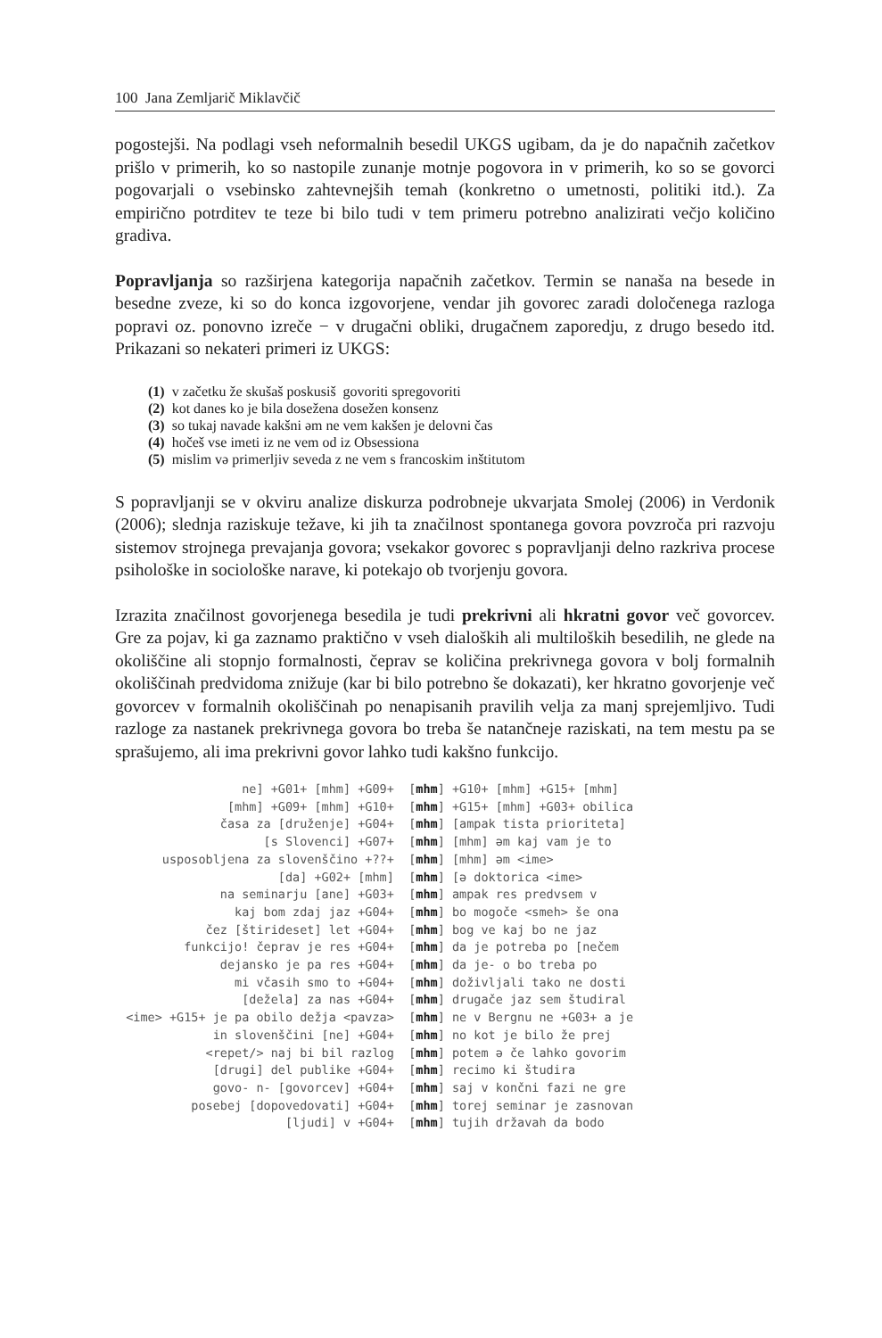100 Jana Zemljarič Miklavčič
pogostejši. Na podlagi vseh neformalnih besedil UKGS ugibam, da je do napačnih začetkov prišlo v primerih, ko so nastopile zunanje motnje pogovora in v primerih, ko so se govorci pogovarjali o vsebinsko zahtevnejših temah (konkretno o umetnosti, politiki itd.). Za empirično potrditev te teze bi bilo tudi v tem primeru potrebno analizirati večjo količino gradiva.
Popravljanja so razširjena kategorija napačnih začetkov. Termin se nanaša na besede in besedne zveze, ki so do konca izgovorjene, vendar jih govorec zaradi določenega razloga popravi oz. ponovno izreče − v drugačni obliki, drugačnem zaporedju, z drugo besedo itd. Prikazani so nekateri primeri iz UKGS:
(1) v začetku že skušaš poskusiš govoriti spregovoriti
(2) kot danes ko je bila dosežena dosežen konsenz
(3) so tukaj navade kakšni əm ne vem kakšen je delovni čas
(4) hočeš vse imeti iz ne vem od iz Obsessiona
(5) mislim və primerljiv seveda z ne vem s francoskim inštitutom
S popravljanji se v okviru analize diskurza podrobneje ukvarjata Smolej (2006) in Verdonik (2006); slednja raziskuje težave, ki jih ta značilnost spontanega govora povzroča pri razvoju sistemov strojnega prevajanja govora; vsekakor govorec s popravljanji delno razkriva procese psihološke in sociološke narave, ki potekajo ob tvorjenju govora.
Izrazita značilnost govorjenega besedila je tudi prekrivni ali hkratni govor več govorcev. Gre za pojav, ki ga zaznamo praktično v vseh dialoških ali multiloških besedilih, ne glede na okoliščine ali stopnjo formalnosti, čeprav se količina prekrivnega govora v bolj formalnih okoliščinah predvidoma znižuje (kar bi bilo potrebno še dokazati), ker hkratno govorjenje več govorcev v formalnih okoliščinah po nenapisanih pravilih velja za manj sprejemljivo. Tudi razloge za nastanek prekrivnega govora bo treba še natančneje raziskati, na tem mestu pa se sprašujemo, ali ima prekrivni govor lahko tudi kakšno funkcijo.
ne] +G01+ [mhm] +G09+ [mhm] +G10+ [mhm] +G15+ [mhm] [mhm] +G09+ [mhm] +G10+ [mhm] +G15+ [mhm] +G03+ obilica časa za [druženje] +G04+ [mhm] [ampak tista prioriteta] [s Slovenci] +G07+ [mhm] [mhm] əm kaj vam je to usposobljena za slovenščino +??+ [mhm] [mhm] əm <ime> [da] +G02+ [mhm] [mhm] [ə doktorica <ime> na seminarju [ane] +G03+ [mhm] ampak res predvsem v kaj bom zdaj jaz +G04+ [mhm] bo mogoče <smeh> še ona čez [štirideset] let +G04+ [mhm] bog ve kaj bo ne jaz funkcijo! čeprav je res +G04+ [mhm] da je potreba po [nečem dejansko je pa res +G04+ [mhm] da je- o bo treba po mi včasih smo to +G04+ [mhm] doživljali tako ne dosti [dežela] za nas +G04+ [mhm] drugače jaz sem študiral <ime> +G15+ je pa obilo dežja <pavza> [mhm] ne v Bergnu ne +G03+ a je in slovenščini [ne] +G04+ [mhm] no kot je bilo že prej <repet/> naj bi bil razlog [mhm] potem ə če lahko govorim [drugi] del publike +G04+ [mhm] recimo ki študira govo- n- [govorcev] +G04+ [mhm] saj v končni fazi ne gre posebej [dopovedovati] +G04+ [mhm] torej seminar je zasnovan [ljudi] v +G04+ [mhm] tujih državah da bodo